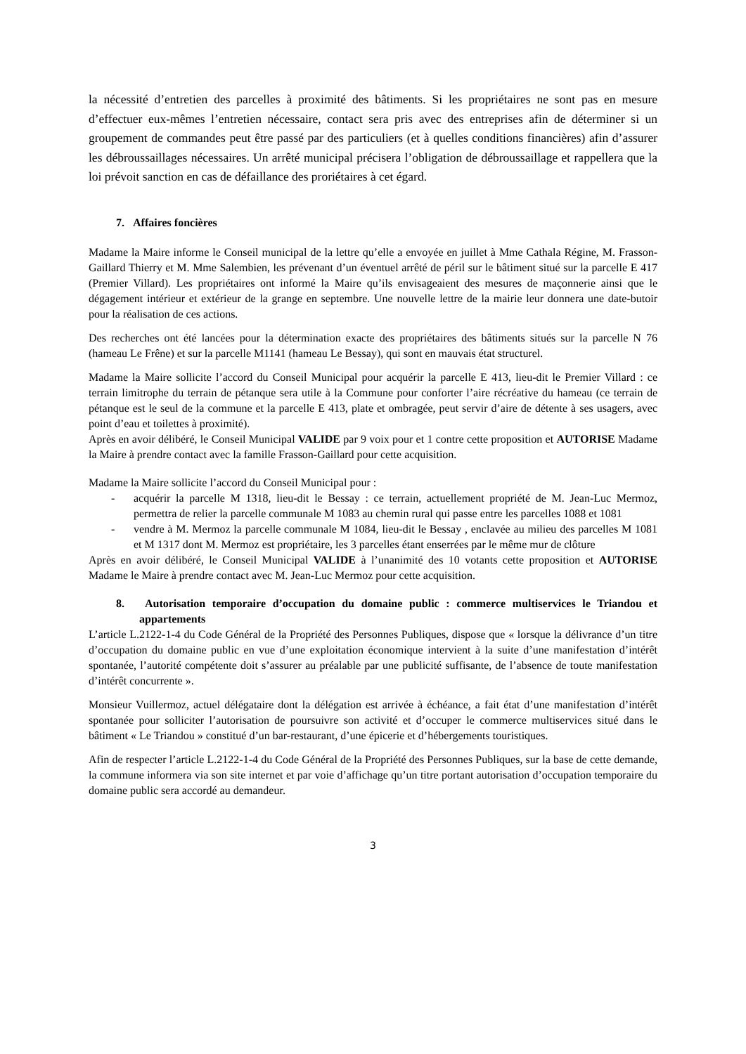la nécessité d’entretien des parcelles à proximité des bâtiments. Si les propriétaires ne sont pas en mesure d’effectuer eux-mêmes l’entretien nécessaire, contact sera pris avec des entreprises afin de déterminer si un groupement de commandes peut être passé par des particuliers (et à quelles conditions financières) afin d’assurer les débroussaillages nécessaires. Un arrêté municipal précisera l’obligation de débroussaillage et rappellera que la loi prévoit sanction en cas de défaillance des proriétaires à cet égard.
7. Affaires foncières
Madame la Maire informe le Conseil municipal de la lettre qu’elle a envoyée en juillet à Mme Cathala Régine, M. Frasson-Gaillard Thierry et M. Mme Salembien, les prévenant d’un éventuel arrêté de péril sur le bâtiment situé sur la parcelle E 417 (Premier Villard). Les propriétaires ont informé la Maire qu’ils envisageaient des mesures de maçonnerie ainsi que le dégagement intérieur et extérieur de la grange en septembre. Une nouvelle lettre de la mairie leur donnera une date-butoir pour la réalisation de ces actions.
Des recherches ont été lancées pour la détermination exacte des propriétaires des bâtiments situés sur la parcelle N 76 (hameau Le Frêne) et sur la parcelle M1141 (hameau Le Bessay), qui sont en mauvais état structurel.
Madame la Maire sollicite l’accord du Conseil Municipal pour acquérir la parcelle E 413, lieu-dit le Premier Villard : ce terrain limitrophe du terrain de pétanque sera utile à la Commune pour conforter l’aire récréative du hameau (ce terrain de pétanque est le seul de la commune et la parcelle E 413, plate et ombragée, peut servir d’aire de détente à ses usagers, avec point d’eau et toilettes à proximité).
Après en avoir délibéré, le Conseil Municipal VALIDE par 9 voix pour et 1 contre cette proposition et AUTORISE Madame la Maire à prendre contact avec la famille Frasson-Gaillard pour cette acquisition.
Madame la Maire sollicite l’accord du Conseil Municipal pour :
- acquérir la parcelle M 1318, lieu-dit le Bessay : ce terrain, actuellement propriété de M. Jean-Luc Mermoz, permettra de relier la parcelle communale M 1083 au chemin rural qui passe entre les parcelles 1088 et 1081
- vendre à M. Mermoz la parcelle communale M 1084, lieu-dit le Bessay , enclavée au milieu des parcelles M 1081 et M 1317 dont M. Mermoz est propriétaire, les 3 parcelles étant enserrées par le même mur de clôture
Après en avoir délibéré, le Conseil Municipal VALIDE à l’unanimité des 10 votants cette proposition et AUTORISE Madame le Maire à prendre contact avec M. Jean-Luc Mermoz pour cette acquisition.
8. Autorisation temporaire d’occupation du domaine public : commerce multiservices le Triandou et appartements
L’article L.2122-1-4 du Code Général de la Propriété des Personnes Publiques, dispose que « lorsque la délivrance d’un titre d’occupation du domaine public en vue d’une exploitation économique intervient à la suite d’une manifestation d’intérêt spontanée, l’autorité compétente doit s’assurer au préalable par une publicité suffisante, de l’absence de toute manifestation d’intérêt concurrente ».
Monsieur Vuillermoz, actuel délégataire dont la délégation est arrivée à échéance, a fait état d’une manifestation d’intérêt spontanée pour solliciter l’autorisation de poursuivre son activité et d’occuper le commerce multiservices situé dans le bâtiment « Le Triandou » constitué d’un bar-restaurant, d’une épicerie et d’hébergements touristiques.
Afin de respecter l’article L.2122-1-4 du Code Général de la Propriété des Personnes Publiques, sur la base de cette demande, la commune informera via son site internet et par voie d’affichage qu’un titre portant autorisation d’occupation temporaire du domaine public sera accordé au demandeur.
3